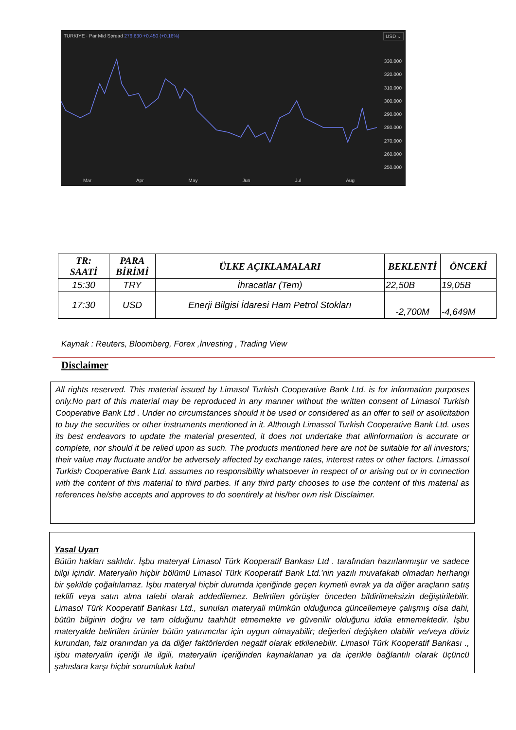TURKIYE · Par Mid Spread 276.630 +0.450 (+0.16%)
USD ⌄
330.000
320.000
310.000
300.000
290.000
280.000
270.000
260.000
250.000
Mar Apr May Jun Jul Aug
| TR: SAATİ | PARA BİRİMİ | ÜLKE AÇIKLAMALARI | BEKLENTİ | ÖNCEKİ |
| --- | --- | --- | --- | --- |
| 15:30 | TRY | İhracatlar (Tem) | 22,50B | 19,05B |
| 17:30 | USD | Enerji Bilgisi İdaresi Ham Petrol Stokları | -2,700M | -4,649M |
Kaynak : Reuters, Bloomberg, Forex ,İnvesting , Trading View
Disclaimer
All rights reserved. This material issued by Limasol Turkish Cooperative Bank Ltd. is for information purposes only.No part of this material may be reproduced in any manner without the written consent of Limasol Turkish Cooperative Bank Ltd . Under no circumstances should it be used or considered as an offer to sell or asolicitation to buy the securities or other instruments mentioned in it. Although Limassol Turkish Cooperative Bank Ltd. uses its best endeavors to update the material presented, it does not undertake that allinformation is accurate or complete, nor should it be relied upon as such. The products mentioned here are not be suitable for all investors; their value may fluctuate and/or be adversely affected by exchange rates, interest rates or other factors. Limassol Turkish Cooperative Bank Ltd. assumes no responsibility whatsoever in respect of or arising out or in connection with the content of this material to third parties. If any third party chooses to use the content of this material as references he/she accepts and approves to do soentirely at his/her own risk Disclaimer.
Yasal Uyarı
Bütün hakları saklıdır. İşbu materyal Limasol Türk Kooperatif Bankası Ltd . tarafından hazırlanmıştır ve sadece bilgi içindir. Materyalin hiçbir bölümü Limasol Türk Kooperatif Bank Ltd.’nin yazılı muvafakati olmadan herhangi bir şekilde çoğaltılamaz. İşbu materyal hiçbir durumda içeriğinde geçen kıymetli evrak ya da diğer araçların satış teklifi veya satın alma talebi olarak addedilemez. Belirtilen görüşler önceden bildirilmeksizin değiştirilebilir. Limasol Türk Kooperatif Bankası Ltd., sunulan materyali mümkün olduğunca güncellemeye çalışmış olsa dahi, bütün bilginin doğru ve tam olduğunu taahhüt etmemekte ve güvenilir olduğunu iddia etmemektedir. İşbu materyalde belirtilen ürünler bütün yatırımcılar için uygun olmayabilir; değerleri değişken olabilir ve/veya döviz kurundan, faiz oranından ya da diğer faktörlerden negatif olarak etkilenebilir. Limasol Türk Kooperatif Bankası ., işbu materyalin içeriği ile ilgili, materyalin içeriğinden kaynaklanan ya da içerikle bağlantılı olarak üçüncü şahıslara karşı hiçbir sorumluluk kabul